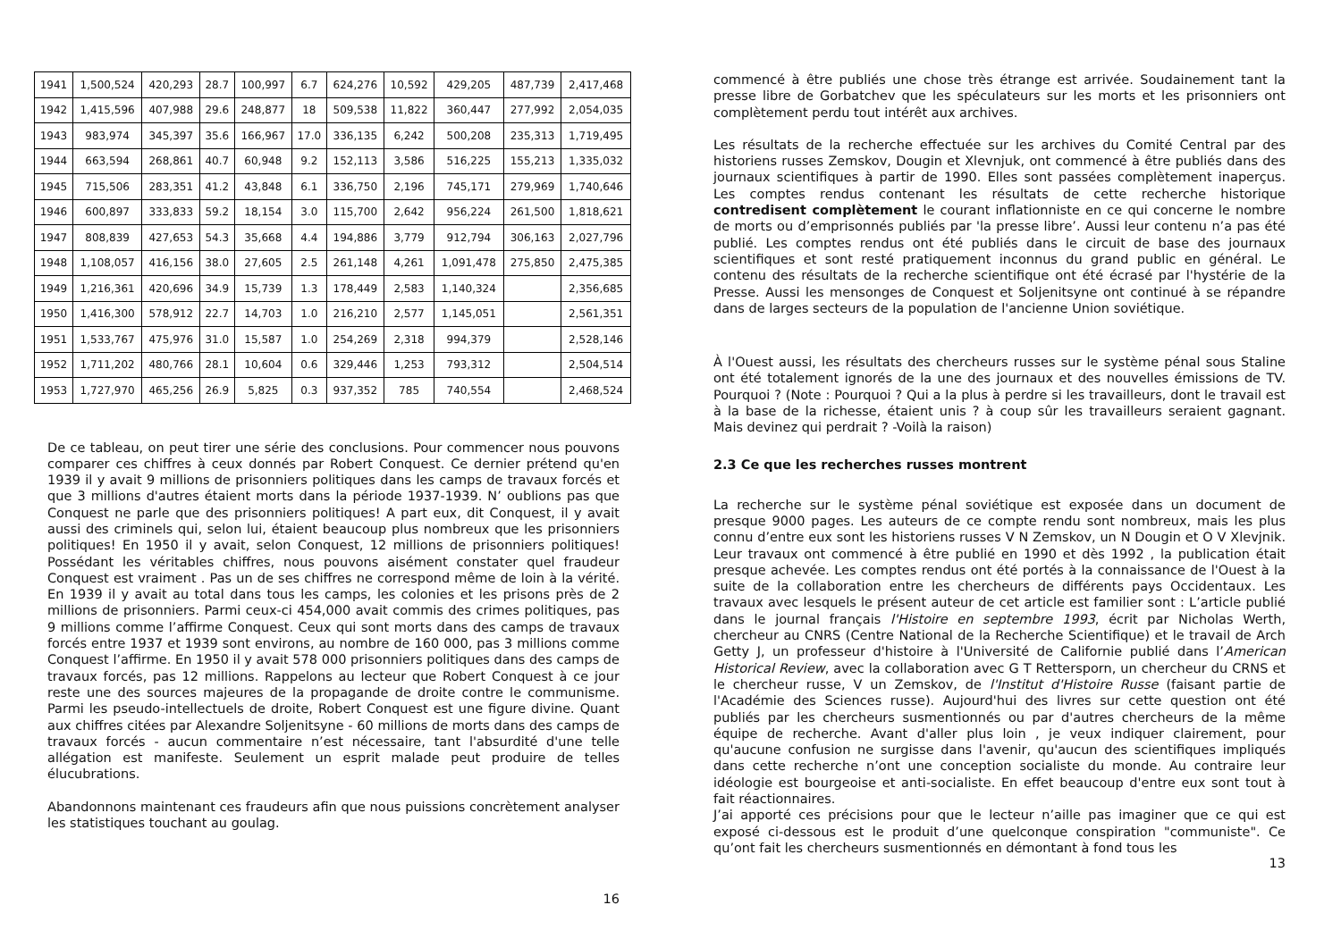| 1941 | 1,500,524 | 420,293 | 28.7 | 100,997 | 6.7 | 624,276 | 10,592 | 429,205 | 487,739 | 2,417,468 |
| 1942 | 1,415,596 | 407,988 | 29.6 | 248,877 | 18 | 509,538 | 11,822 | 360,447 | 277,992 | 2,054,035 |
| 1943 | 983,974 | 345,397 | 35.6 | 166,967 | 17.0 | 336,135 | 6,242 | 500,208 | 235,313 | 1,719,495 |
| 1944 | 663,594 | 268,861 | 40.7 | 60,948 | 9.2 | 152,113 | 3,586 | 516,225 | 155,213 | 1,335,032 |
| 1945 | 715,506 | 283,351 | 41.2 | 43,848 | 6.1 | 336,750 | 2,196 | 745,171 | 279,969 | 1,740,646 |
| 1946 | 600,897 | 333,833 | 59.2 | 18,154 | 3.0 | 115,700 | 2,642 | 956,224 | 261,500 | 1,818,621 |
| 1947 | 808,839 | 427,653 | 54.3 | 35,668 | 4.4 | 194,886 | 3,779 | 912,794 | 306,163 | 2,027,796 |
| 1948 | 1,108,057 | 416,156 | 38.0 | 27,605 | 2.5 | 261,148 | 4,261 | 1,091,478 | 275,850 | 2,475,385 |
| 1949 | 1,216,361 | 420,696 | 34.9 | 15,739 | 1.3 | 178,449 | 2,583 | 1,140,324 | | 2,356,685 |
| 1950 | 1,416,300 | 578,912 | 22.7 | 14,703 | 1.0 | 216,210 | 2,577 | 1,145,051 | | 2,561,351 |
| 1951 | 1,533,767 | 475,976 | 31.0 | 15,587 | 1.0 | 254,269 | 2,318 | 994,379 | | 2,528,146 |
| 1952 | 1,711,202 | 480,766 | 28.1 | 10,604 | 0.6 | 329,446 | 1,253 | 793,312 | | 2,504,514 |
| 1953 | 1,727,970 | 465,256 | 26.9 | 5,825 | 0.3 | 937,352 | 785 | 740,554 | | 2,468,524 |
De ce tableau, on peut tirer une série des conclusions. Pour commencer nous pouvons comparer ces chiffres à ceux donnés par Robert Conquest. Ce dernier prétend qu'en 1939 il y avait 9 millions de prisonniers politiques dans les camps de travaux forcés et que 3 millions d'autres étaient morts dans la période 1937-1939. N’ oublions pas que Conquest ne parle que des prisonniers politiques! A part eux, dit Conquest, il y avait aussi des criminels qui, selon lui, étaient beaucoup plus nombreux que les prisonniers politiques! En 1950 il y avait, selon Conquest, 12 millions de prisonniers politiques! Possédant les véritables chiffres, nous pouvons aisément constater quel fraudeur Conquest est vraiment . Pas un de ses chiffres ne correspond même de loin à la vérité. En 1939 il y avait au total dans tous les camps, les colonies et les prisons près de 2 millions de prisonniers. Parmi ceux-ci 454,000 avait commis des crimes politiques, pas 9 millions comme l’affirme Conquest. Ceux qui sont morts dans des camps de travaux forcés entre 1937 et 1939 sont environs, au nombre de 160 000, pas 3 millions comme Conquest l’affirme. En 1950 il y avait 578 000 prisonniers politiques dans des camps de travaux forcés, pas 12 millions. Rappelons au lecteur que Robert Conquest à ce jour reste une des sources majeures de la propagande de droite contre le communisme. Parmi les pseudo-intellectuels de droite, Robert Conquest est une figure divine. Quant aux chiffres citées par Alexandre Soljenitsyne - 60 millions de morts dans des camps de travaux forcés - aucun commentaire n’est nécessaire, tant l'absurdité d'une telle allégation est manifeste. Seulement un esprit malade peut produire de telles élucubrations.
Abandonnons maintenant ces fraudeurs afin que nous puissions concrètement analyser les statistiques touchant au goulag.
16
commencé à être publiés une chose très étrange est arrivée. Soudainement tant la presse libre de Gorbatchev que les spéculateurs sur les morts et les prisonniers ont complètement perdu tout intérêt aux archives.
Les résultats de la recherche effectuée sur les archives du Comité Central par des historiens russes Zemskov, Dougin et Xlevnjuk, ont commencé à être publiés dans des journaux scientifiques à partir de 1990. Elles sont passées complètement inaperçus. Les comptes rendus contenant les résultats de cette recherche historique contredisent complètement le courant inflationniste en ce qui concerne le nombre de morts ou d’emprisonnés publiés par 'la presse libre’. Aussi leur contenu n’a pas été publié. Les comptes rendus ont été publiés dans le circuit de base des journaux scientifiques et sont resté pratiquement inconnus du grand public en général. Le contenu des résultats de la recherche scientifique ont été écrasé par l'hystérie de la Presse. Aussi les mensonges de Conquest et Soljenitsyne ont continué à se répandre dans de larges secteurs de la population de l'ancienne Union soviétique.
À l'Ouest aussi, les résultats des chercheurs russes sur le système pénal sous Staline ont été totalement ignorés de la une des journaux et des nouvelles émissions de TV. Pourquoi ? (Note : Pourquoi ? Qui a la plus à perdre si les travailleurs, dont le travail est à la base de la richesse, étaient unis ? à coup sûr les travailleurs seraient gagnant. Mais devinez qui perdrait ? -Voilà la raison)
2.3 Ce que les recherches russes montrent
La recherche sur le système pénal soviétique est exposée dans un document de presque 9000 pages. Les auteurs de ce compte rendu sont nombreux, mais les plus connu d’entre eux sont les historiens russes V N Zemskov, un N Dougin et O V Xlevjnik. Leur travaux ont commencé à être publié en 1990 et dès 1992 , la publication était presque achevée. Les comptes rendus ont été portés à la connaissance de l'Ouest à la suite de la collaboration entre les chercheurs de différents pays Occidentaux. Les travaux avec lesquels le présent auteur de cet article est familier sont : L’article publié dans le journal français l'Histoire en septembre 1993, écrit par Nicholas Werth, chercheur au CNRS (Centre National de la Recherche Scientifique) et le travail de Arch Getty J, un professeur d'histoire à l'Université de Californie publié dans l’American Historical Review, avec la collaboration avec G T Rettersporn, un chercheur du CRNS et le chercheur russe, V un Zemskov, de l'Institut d'Histoire Russe (faisant partie de l'Académie des Sciences russe). Aujourd'hui des livres sur cette question ont été publiés par les chercheurs susmentionnés ou par d'autres chercheurs de la même équipe de recherche. Avant d'aller plus loin , je veux indiquer clairement, pour qu'aucune confusion ne surgisse dans l'avenir, qu'aucun des scientifiques impliqués dans cette recherche n’ont une conception socialiste du monde. Au contraire leur idéologie est bourgeoise et anti-socialiste. En effet beaucoup d'entre eux sont tout à fait réactionnaires.
J’ai apporté ces précisions pour que le lecteur n’aille pas imaginer que ce qui est exposé ci-dessous est le produit d’une quelconque conspiration "communiste". Ce qu’ont fait les chercheurs susmentionnés en démontant à fond tous les
13